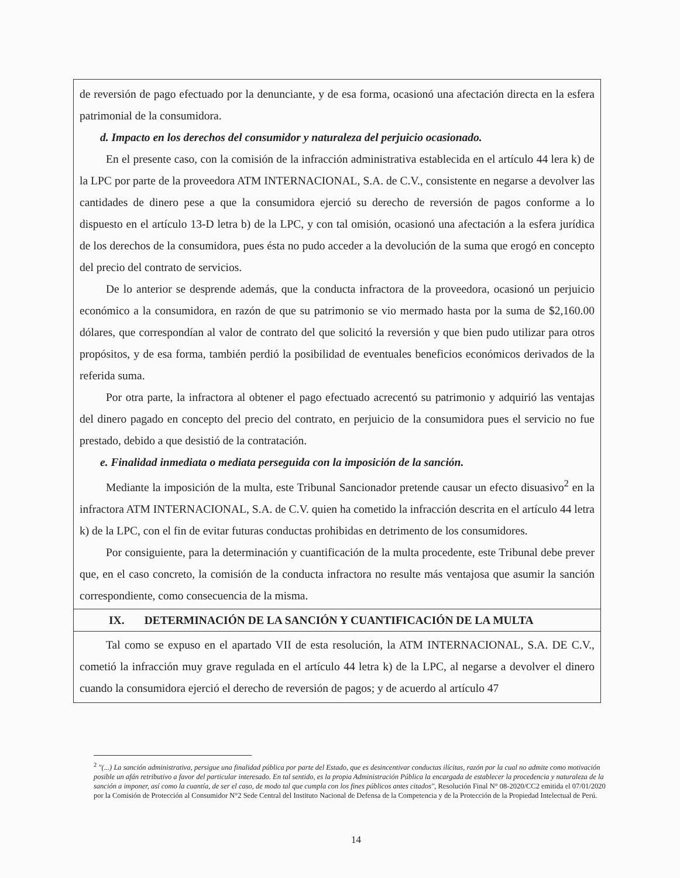de reversión de pago efectuado por la denunciante, y de esa forma, ocasionó una afectación directa en la esfera patrimonial de la consumidora.
d. Impacto en los derechos del consumidor y naturaleza del perjuicio ocasionado.
En el presente caso, con la comisión de la infracción administrativa establecida en el artículo 44 lera k) de la LPC por parte de la proveedora ATM INTERNACIONAL, S.A. de C.V., consistente en negarse a devolver las cantidades de dinero pese a que la consumidora ejerció su derecho de reversión de pagos conforme a lo dispuesto en el artículo 13-D letra b) de la LPC, y con tal omisión, ocasionó una afectación a la esfera jurídica de los derechos de la consumidora, pues ésta no pudo acceder a la devolución de la suma que erogó en concepto del precio del contrato de servicios.
De lo anterior se desprende además, que la conducta infractora de la proveedora, ocasionó un perjuicio económico a la consumidora, en razón de que su patrimonio se vio mermado hasta por la suma de $2,160.00 dólares, que correspondían al valor de contrato del que solicitó la reversión y que bien pudo utilizar para otros propósitos, y de esa forma, también perdió la posibilidad de eventuales beneficios económicos derivados de la referida suma.
Por otra parte, la infractora al obtener el pago efectuado acrecentó su patrimonio y adquirió las ventajas del dinero pagado en concepto del precio del contrato, en perjuicio de la consumidora pues el servicio no fue prestado, debido a que desistió de la contratación.
e. Finalidad inmediata o mediata perseguida con la imposición de la sanción.
Mediante la imposición de la multa, este Tribunal Sancionador pretende causar un efecto disuasivo<sup>2</sup> en la infractora ATM INTERNACIONAL, S.A. de C.V. quien ha cometido la infracción descrita en el artículo 44 letra k) de la LPC, con el fin de evitar futuras conductas prohibidas en detrimento de los consumidores.
Por consiguiente, para la determinación y cuantificación de la multa procedente, este Tribunal debe prever que, en el caso concreto, la comisión de la conducta infractora no resulte más ventajosa que asumir la sanción correspondiente, como consecuencia de la misma.
IX. DETERMINACIÓN DE LA SANCIÓN Y CUANTIFICACIÓN DE LA MULTA
Tal como se expuso en el apartado VII de esta resolución, la ATM INTERNACIONAL, S.A. DE C.V., cometió la infracción muy grave regulada en el artículo 44 letra k) de la LPC, al negarse a devolver el dinero cuando la consumidora ejerció el derecho de reversión de pagos; y de acuerdo al artículo 47
<sup>2</sup> "(...) La sanción administrativa, persigue una finalidad pública por parte del Estado, que es desincentivar conductas ilícitas, razón por la cual no admite como motivación posible un afán retributivo a favor del particular interesado. En tal sentido, es la propia Administración Pública la encargada de establecer la procedencia y naturaleza de la sanción a imponer, así como la cuantía, de ser el caso, de modo tal que cumpla con los fines públicos antes citados", Resolución Final N° 08-2020/CC2 emitida el 07/01/2020 por la Comisión de Protección al Consumidor N°2 Sede Central del Instituto Nacional de Defensa de la Competencia y de la Protección de la Propiedad Intelectual de Perú.
14